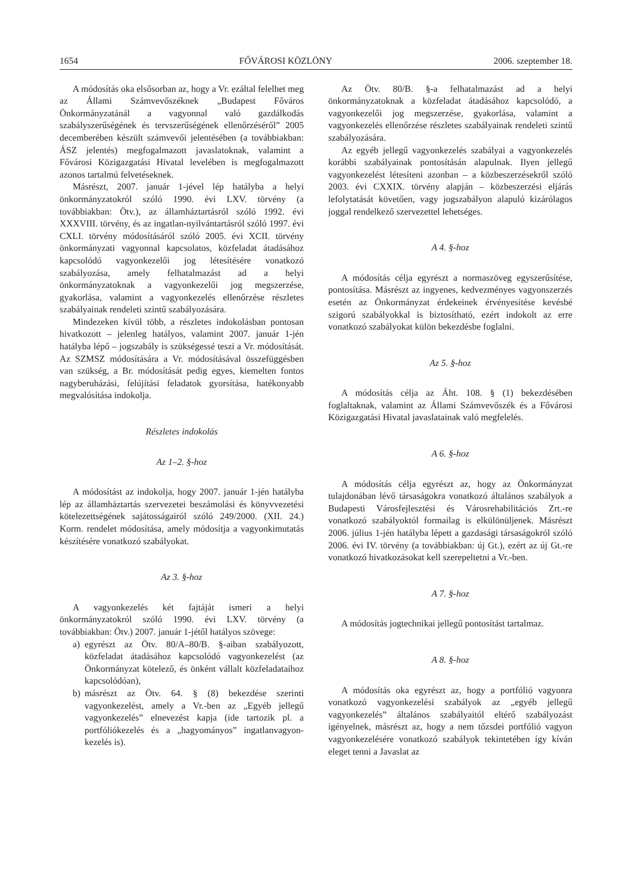1654 FŐVÁROSI KÖZLÖNY 2006. szeptember 18.
A módosítás oka elsősorban az, hogy a Vr. ezáltal felelhet meg az Állami Számvevőszéknek „Budapest Főváros Önkormányzatánál a vagyonnal való gazdálkodás szabályszerűségének és tervszerűségének ellenőrzéséről” 2005 decemberében készült számvevői jelentésében (a továbbiakban: ÁSZ jelentés) megfogalmazott javaslatoknak, valamint a Fővárosi Közigazgatási Hivatal levelében is megfogalmazott azonos tartalmú felvetéseknek.
Másrészt, 2007. január 1-jével lép hatályba a helyi önkormányzatokról szóló 1990. évi LXV. törvény (a továbbiakban: Ötv.), az államháztartásról szóló 1992. évi XXXVIII. törvény, és az ingatlan-nyilvántartásról szóló 1997. évi CXLI. törvény módosításáról szóló 2005. évi XCII. törvény önkormányzati vagyonnal kapcsolatos, közfeladat átadásához kapcsolódó vagyonkezelői jog létesítésére vonatkozó szabályozása, amely felhatalmazást ad a helyi önkormányzatoknak a vagyonkezelői jog megszerzése, gyakorlása, valamint a vagyonkezelés ellenőrzése részletes szabályainak rendeleti szintű szabályozására.
Mindezeken kívül több, a részletes indokolásban pontosan hivatkozott – jelenleg hatályos, valamint 2007. január 1-jén hatályba lépő – jogszabály is szükségessé teszi a Vr. módosítását. Az SZMSZ módosítására a Vr. módosításával összefüggésben van szükség, a Br. módosítását pedig egyes, kiemelten fontos nagyberuházási, felújítási feladatok gyorsítása, hatékonyabb megvalósítása indokolja.
Részletes indokolás
Az 1–2. §-hoz
A módosítást az indokolja, hogy 2007. január 1-jén hatályba lép az államháztartás szervezetei beszámolási és könyvvezetési kötelezettségének sajátosságairól szóló 249/2000. (XII. 24.) Korm. rendelet módosítása, amely módosítja a vagyonkimutatás készítésére vonatkozó szabályokat.
Az 3. §-hoz
A vagyonkezelés két fajtáját ismeri a helyi önkormányzatokról szóló 1990. évi LXV. törvény (a továbbiakban: Ötv.) 2007. január 1-jétől hatályos szövege:
a) egyrészt az Ötv. 80/A–80/B. §-aiban szabályozott, közfeladat átadásához kapcsolódó vagyonkezelést (az Önkormányzat kötelező, és önként vállalt közfeladataihoz kapcsolódóan),
b) másrészt az Ötv. 64. § (8) bekezdése szerinti vagyonkezelést, amely a Vr.-ben az „Egyéb jellegű vagyonkezelés” elnevezést kapja (ide tartozik pl. a portfóliókezelés és a „hagyományos” ingatlanvagyon-kezelés is).
Az Ötv. 80/B. §-a felhatalmazást ad a helyi önkormányzatoknak a közfeladat átadásához kapcsolódó, a vagyonkezelői jog megszerzése, gyakorlása, valamint a vagyonkezelés ellenőrzése részletes szabályainak rendeleti szintű szabályozására.
Az egyéb jellegű vagyonkezelés szabályai a vagyonkezelés korábbi szabályainak pontosításán alapulnak. Ilyen jellegű vagyonkezelést létesíteni azonban – a közbeszerzésekről szóló 2003. évi CXXIX. törvény alapján – közbeszerzési eljárás lefolytatását követően, vagy jogszabályon alapuló kizárólagos joggal rendelkező szervezettel lehetséges.
A 4. §-hoz
A módosítás célja egyrészt a normaszöveg egyszerűsítése, pontosítása. Másrészt az ingyenes, kedvezményes vagyonszerzés esetén az Önkormányzat érdekeinek érvényesítése kevésbé szigorú szabályokkal is biztosítható, ezért indokolt az erre vonatkozó szabályokat külön bekezdésbe foglalni.
Az 5. §-hoz
A módosítás célja az Áht. 108. § (1) bekezdésében foglaltaknak, valamint az Állami Számvevőszék és a Fővárosi Közigazgatási Hivatal javaslatainak való megfelelés.
A 6. §-hoz
A módosítás célja egyrészt az, hogy az Önkormányzat tulajdonában lévő társaságokra vonatkozó általános szabályok a Budapesti Városfejlesztési és Városrehabilitációs Zrt.-re vonatkozó szabályoktól formailag is elkülönüljenek. Másrészt 2006. július 1-jén hatályba lépett a gazdasági társaságokról szóló 2006. évi IV. törvény (a továbbiakban: új Gt.), ezért az új Gt.-re vonatkozó hivatkozásokat kell szerepeltetni a Vr.-ben.
A 7. §-hoz
A módosítás jogtechnikai jellegű pontosítást tartalmaz.
A 8. §-hoz
A módosítás oka egyrészt az, hogy a portfólió vagyonra vonatkozó vagyonkezelési szabályok az „egyéb jellegű vagyonkezelés” általános szabályaitól eltérő szabályozást igényelnek, másrészt az, hogy a nem tőzsdei portfólió vagyon vagyonkezelésére vonatkozó szabályok tekintetében így kíván eleget tenni a Javaslat az